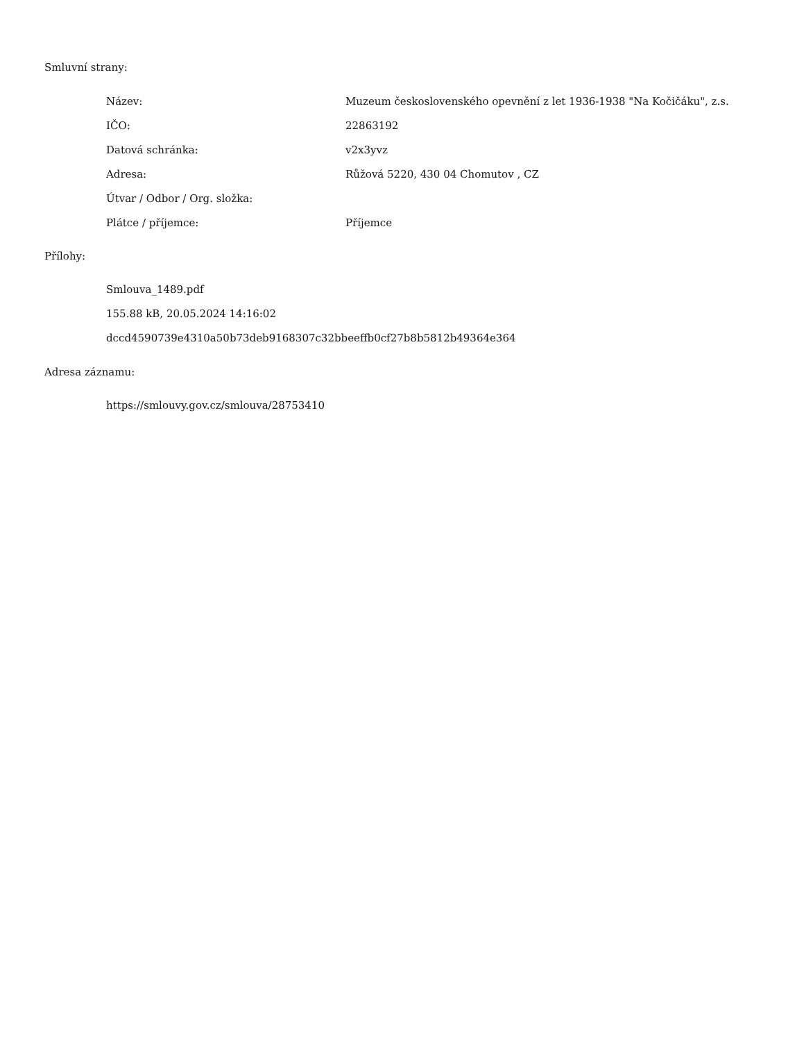Smluvní strany:
| Název: | Muzeum československého opevnění z let 1936-1938 "Na Kočičáku", z.s. |
| IČO: | 22863192 |
| Datová schránka: | v2x3yvz |
| Adresa: | Růžová 5220, 430 04 Chomutov , CZ |
| Útvar / Odbor / Org. složka: | |
| Plátce / příjemce: | Příjemce |
Přílohy:
Smlouva_1489.pdf
155.88 kB, 20.05.2024 14:16:02
dccd4590739e4310a50b73deb9168307c32bbeeffb0cf27b8b5812b49364e364
Adresa záznamu:
https://smlouvy.gov.cz/smlouva/28753410